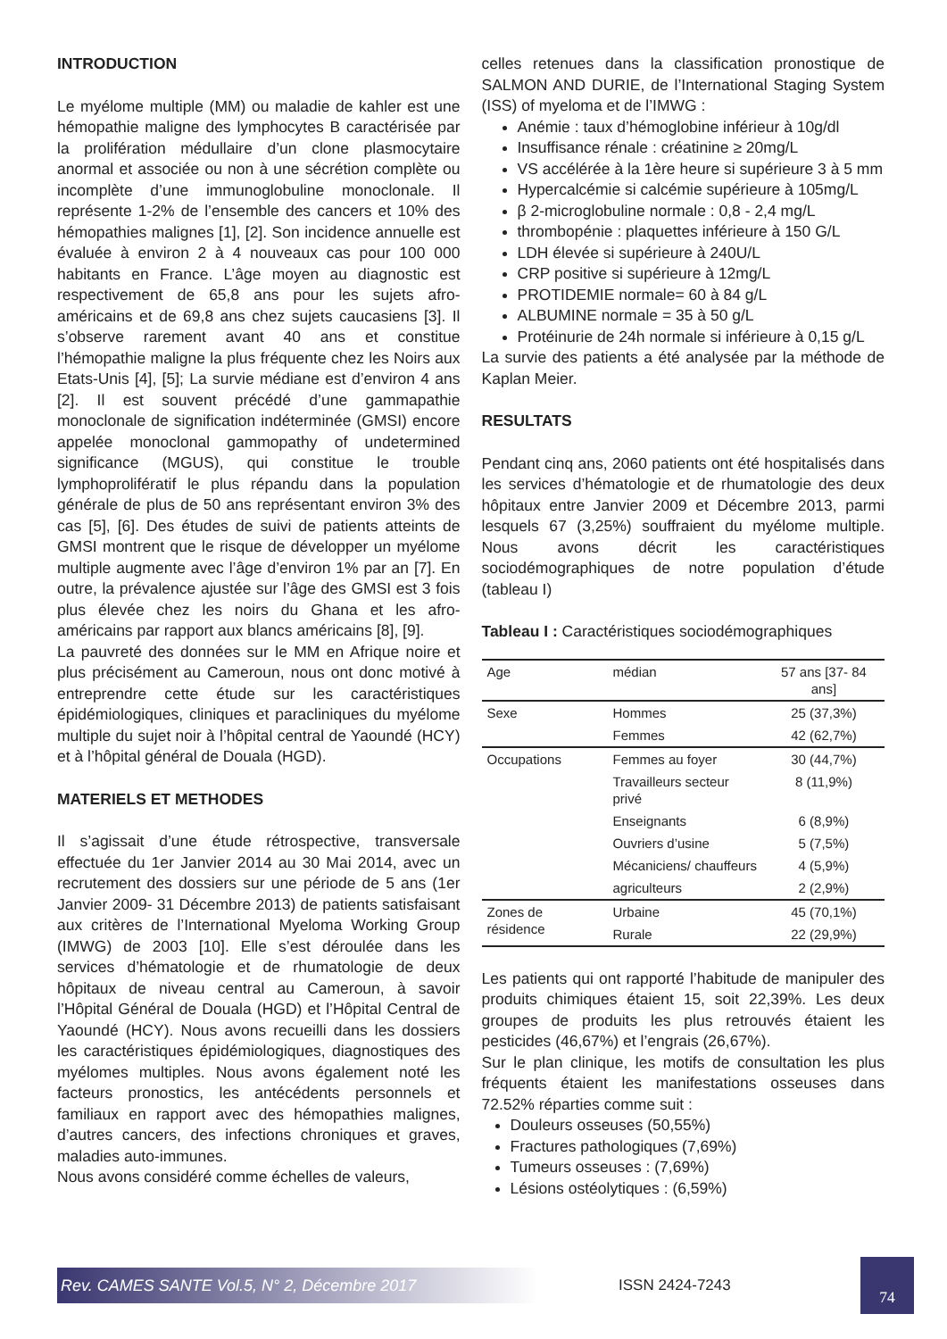INTRODUCTION
Le myélome multiple (MM) ou maladie de kahler est une hémopathie maligne des lymphocytes B caractérisée par la prolifération médullaire d’un clone plasmocytaire anormal et associée ou non à une sécrétion complète ou incomplète d’une immunoglobuline monoclonale. Il représente 1-2% de l’ensemble des cancers et 10% des hémopathies malignes [1], [2]. Son incidence annuelle est évaluée à environ 2 à 4 nouveaux cas pour 100 000 habitants en France. L’âge moyen au diagnostic est respectivement de 65,8 ans pour les sujets afro-américains et de 69,8 ans chez sujets caucasiens [3]. Il s’observe rarement avant 40 ans et constitue l’hémopathie maligne la plus fréquente chez les Noirs aux Etats-Unis [4], [5]; La survie médiane est d’environ 4 ans [2]. Il est souvent précédé d’une gammapathie monoclonale de signification indéterminée (GMSI) encore appelée monoclonal gammopathy of undetermined significance (MGUS), qui constitue le trouble lymphoprolifératif le plus répandu dans la population générale de plus de 50 ans représentant environ 3% des cas [5], [6]. Des études de suivi de patients atteints de GMSI montrent que le risque de développer un myélome multiple augmente avec l’âge d’environ 1% par an [7]. En outre, la prévalence ajustée sur l’âge des GMSI est 3 fois plus élevée chez les noirs du Ghana et les afro-américains par rapport aux blancs américains [8], [9].
La pauvreté des données sur le MM en Afrique noire et plus précisément au Cameroun, nous ont donc motivé à entreprendre cette étude sur les caractéristiques épidémiologiques, cliniques et paracliniques du myélome multiple du sujet noir à l’hôpital central de Yaoundé (HCY) et à l’hôpital général de Douala (HGD).
MATERIELS ET METHODES
Il s’agissait d’une étude rétrospective, transversale effectuée du 1er Janvier 2014 au 30 Mai 2014, avec un recrutement des dossiers sur une période de 5 ans (1er Janvier 2009- 31 Décembre 2013) de patients satisfaisant aux critères de l’International Myeloma Working Group (IMWG) de 2003 [10]. Elle s’est déroulée dans les services d’hématologie et de rhumatologie de deux hôpitaux de niveau central au Cameroun, à savoir l’Hôpital Général de Douala (HGD) et l’Hôpital Central de Yaoundé (HCY). Nous avons recueilli dans les dossiers les caractéristiques épidémiologiques, diagnostiques des myélomes multiples. Nous avons également noté les facteurs pronostics, les antécédents personnels et familiaux en rapport avec des hémopathies malignes, d’autres cancers, des infections chroniques et graves, maladies auto-immunes.
Nous avons considéré comme échelles de valeurs,
celles retenues dans la classification pronostique de SALMON AND DURIE, de l’International Staging System (ISS) of myeloma et de l’IMWG :
Anémie : taux d’hémoglobine inférieur à 10g/dl
Insuffisance rénale : créatinine ≥ 20mg/L
VS accélérée à la 1ère heure si supérieure 3 à 5 mm
Hypercalcémie si calcémie supérieure à 105mg/L
β 2-microglobuline normale : 0,8 - 2,4 mg/L
thrombopénie : plaquettes inférieure à 150 G/L
LDH élevée si supérieure à 240U/L
CRP positive si supérieure à 12mg/L
PROTIDEMIE normale= 60 à 84 g/L
ALBUMINE normale = 35 à 50 g/L
Protéinurie de 24h normale si inférieure à 0,15 g/L
La survie des patients a été analysée par la méthode de Kaplan Meier.
RESULTATS
Pendant cinq ans, 2060 patients ont été hospitalisés dans les services d’hématologie et de rhumatologie des deux hôpitaux entre Janvier 2009 et Décembre 2013, parmi lesquels 67 (3,25%) souffraient du myélome multiple. Nous avons décrit les caractéristiques sociodémographiques de notre population d’étude (tableau I)
Tableau I : Caractéristiques sociodémographiques
| Age | médian | 57 ans [37- 84 ans] |
| Sexe | Hommes | 25 (37,3%) |
| | Femmes | 42 (62,7%) |
| Occupations | Femmes au foyer | 30 (44,7%) |
| | Travailleurs secteur privé | 8 (11,9%) |
| | Enseignants | 6 (8,9%) |
| | Ouvriers d’usine | 5 (7,5%) |
| | Mécaniciens/ chauffeurs | 4 (5,9%) |
| | agriculteurs | 2 (2,9%) |
| Zones de résidence | Urbaine | 45 (70,1%) |
| | Rurale | 22 (29,9%) |
Les patients qui ont rapporté l’habitude de manipuler des produits chimiques étaient 15, soit 22,39%. Les deux groupes de produits les plus retrouvés étaient les pesticides (46,67%) et l’engrais (26,67%).
Sur le plan clinique, les motifs de consultation les plus fréquents étaient les manifestations osseuses dans 72.52% réparties comme suit :
Douleurs osseuses (50,55%)
Fractures pathologiques (7,69%)
Tumeurs osseuses : (7,69%)
Lésions ostéolytiques : (6,59%)
Rev. CAMES SANTE Vol.5, N° 2, Décembre 2017
ISSN 2424-7243
74